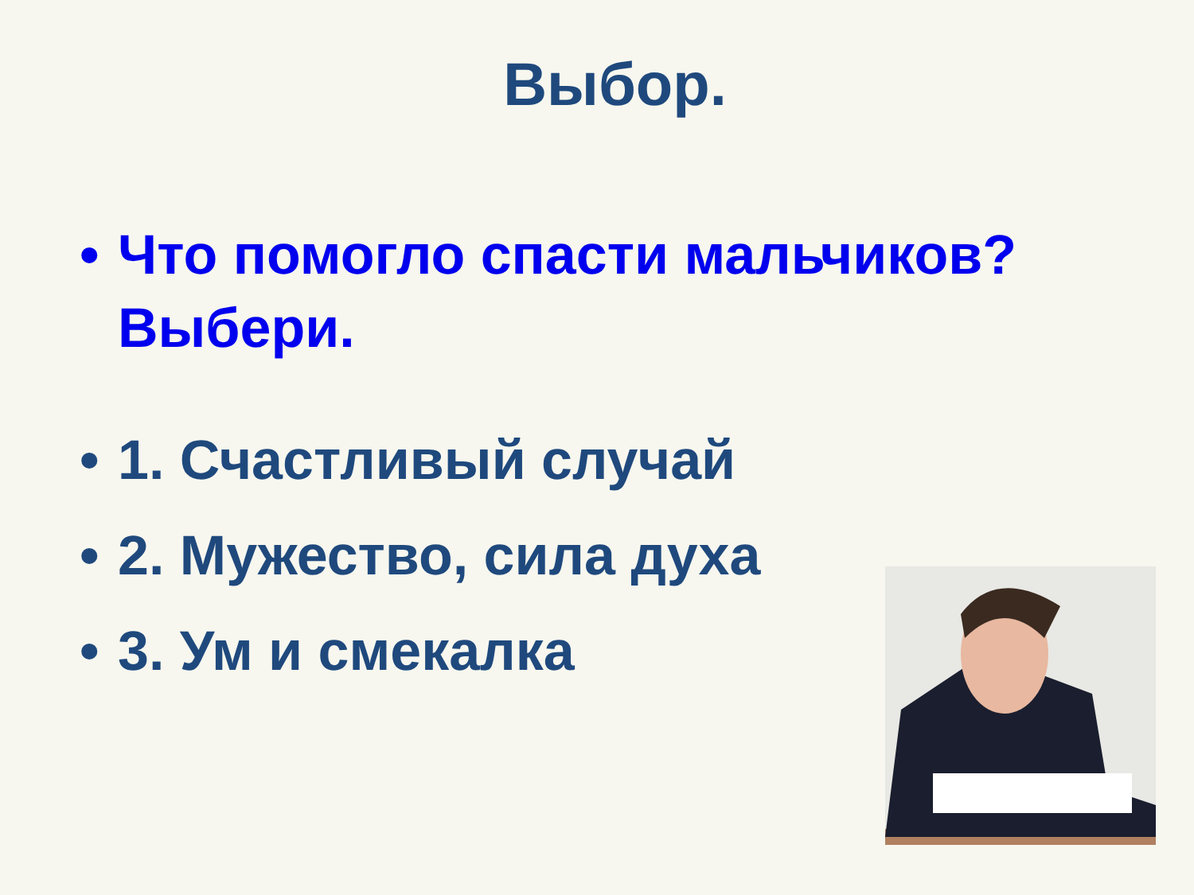Выбор.
• Что помогло спасти мальчиков? Выбери.
• 1. Счастливый случай
• 2. Мужество, сила духа
• 3. Ум и смекалка